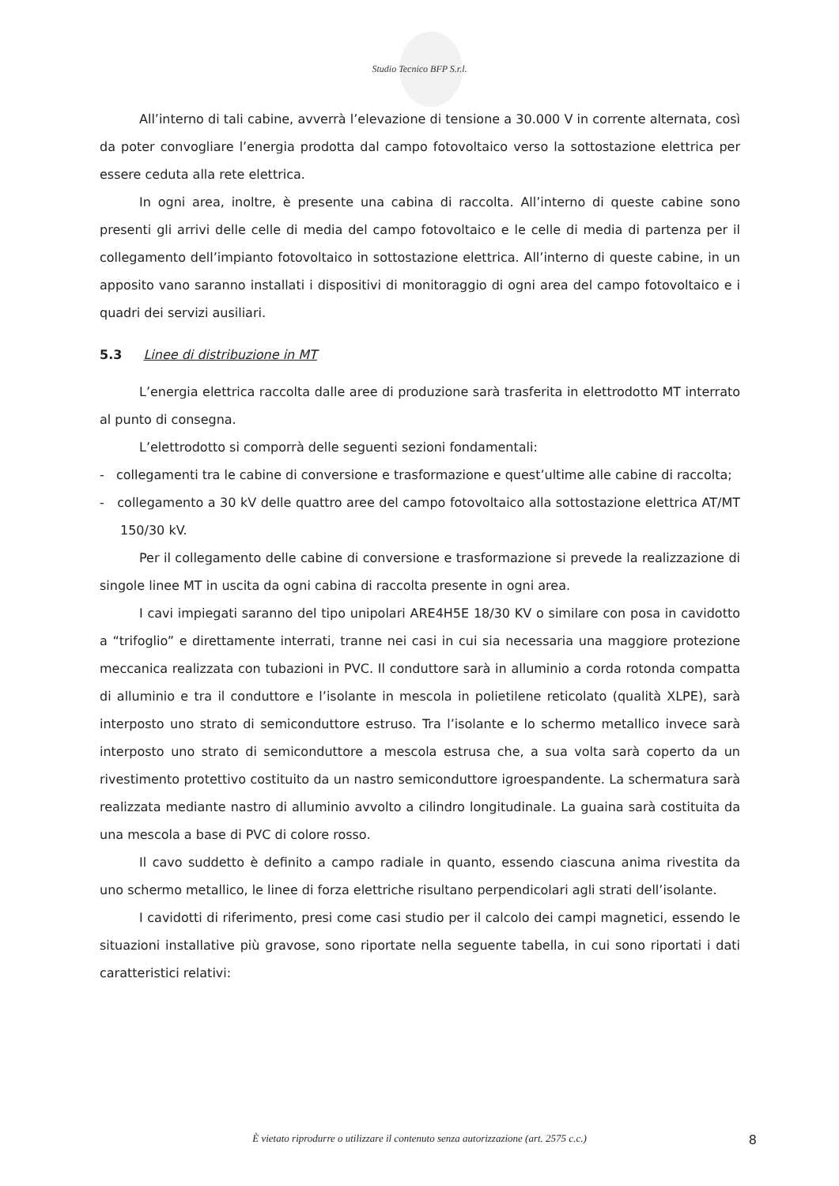Studio Tecnico BFP S.r.l.
All’interno di tali cabine, avverrà l’elevazione di tensione a 30.000 V in corrente alternata, così da poter convogliare l’energia prodotta dal campo fotovoltaico verso la sottostazione elettrica per essere ceduta alla rete elettrica.
In ogni area, inoltre, è presente una cabina di raccolta. All’interno di queste cabine sono presenti gli arrivi delle celle di media del campo fotovoltaico e le celle di media di partenza per il collegamento dell’impianto fotovoltaico in sottostazione elettrica. All’interno di queste cabine, in un apposito vano saranno installati i dispositivi di monitoraggio di ogni area del campo fotovoltaico e i quadri dei servizi ausiliari.
5.3 Linee di distribuzione in MT
L’energia elettrica raccolta dalle aree di produzione sarà trasferita in elettrodotto MT interrato al punto di consegna.
L’elettrodotto si comporrà delle seguenti sezioni fondamentali:
- collegamenti tra le cabine di conversione e trasformazione e quest’ultime alle cabine di raccolta;
- collegamento a 30 kV delle quattro aree del campo fotovoltaico alla sottostazione elettrica AT/MT 150/30 kV.
Per il collegamento delle cabine di conversione e trasformazione si prevede la realizzazione di singole linee MT in uscita da ogni cabina di raccolta presente in ogni area.
I cavi impiegati saranno del tipo unipolari ARE4H5E 18/30 KV o similare con posa in cavidotto a “trifoglio” e direttamente interrati, tranne nei casi in cui sia necessaria una maggiore protezione meccanica realizzata con tubazioni in PVC. Il conduttore sarà in alluminio a corda rotonda compatta di alluminio e tra il conduttore e l’isolante in mescola in polietilene reticolato (qualità XLPE), sarà interposto uno strato di semiconduttore estruso. Tra l’isolante e lo schermo metallico invece sarà interposto uno strato di semiconduttore a mescola estrusa che, a sua volta sarà coperto da un rivestimento protettivo costituito da un nastro semiconduttore igroespandente. La schermatura sarà realizzata mediante nastro di alluminio avvolto a cilindro longitudinale. La guaina sarà costituita da una mescola a base di PVC di colore rosso.
Il cavo suddetto è definito a campo radiale in quanto, essendo ciascuna anima rivestita da uno schermo metallico, le linee di forza elettriche risultano perpendicolari agli strati dell’isolante.
I cavidotti di riferimento, presi come casi studio per il calcolo dei campi magnetici, essendo le situazioni installative più gravose, sono riportate nella seguente tabella, in cui sono riportati i dati caratteristici relativi:
È vietato riprodurre o utilizzare il contenuto senza autorizzazione (art. 2575 c.c.)
8